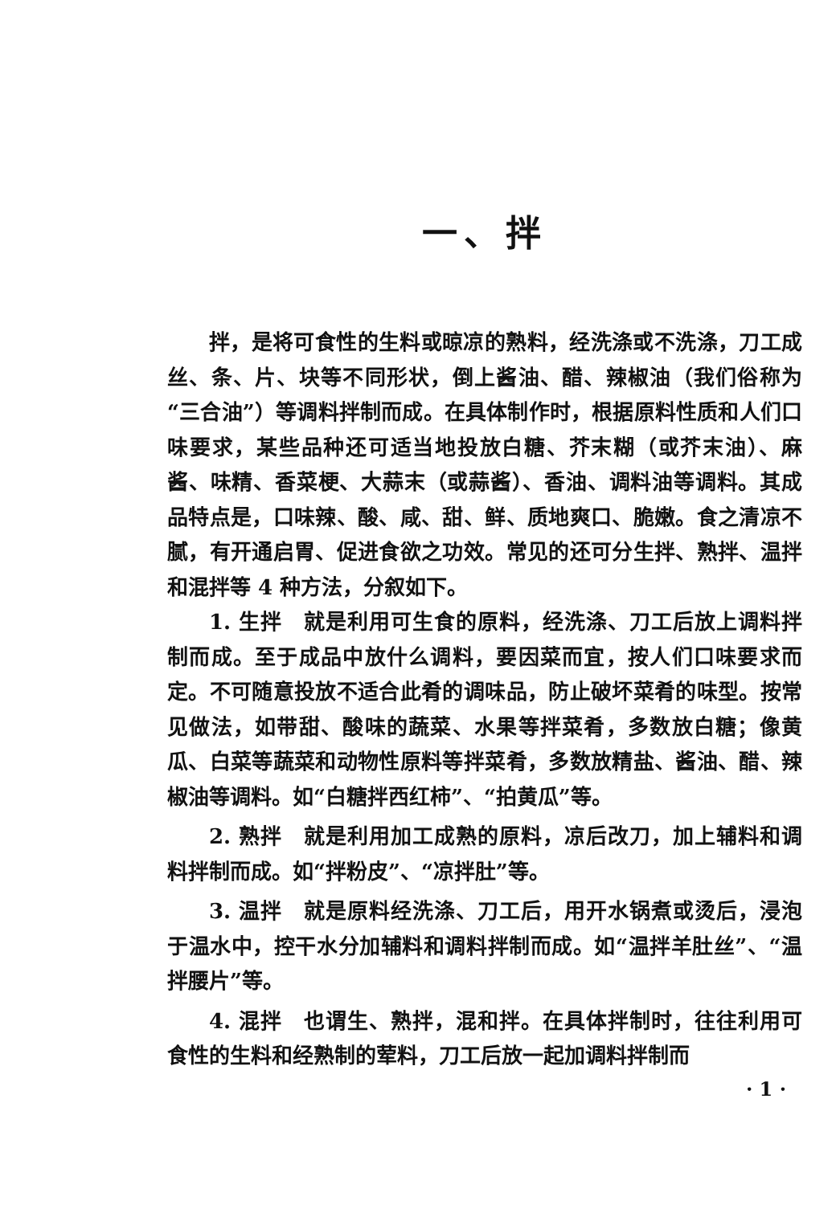一、拌
拌，是将可食性的生料或晾凉的熟料，经洗涤或不洗涤，刀工成丝、条、片、块等不同形状，倒上酱油、醋、辣椒油（我们俗称为“三合油”）等调料拌制而成。在具体制作时，根据原料性质和人们口味要求，某些品种还可适当地投放白糖、芥末糊（或芥末油）、麻酱、味精、香菜梗、大蒜末（或蒜酱）、香油、调料油等调料。其成品特点是，口味辣、酸、咸、甜、鲜、质地爽口、脆嫩。食之清凉不腻，有开通启胃、促进食欲之功效。常见的还可分生拌、熟拌、温拌和混拌等 4 种方法，分叙如下。
1. 生拌　就是利用可生食的原料，经洗涤、刀工后放上调料拌制而成。至于成品中放什么调料，要因菜而宜，按人们口味要求而定。不可随意投放不适合此肴的调味品，防止破坏菜肴的味型。按常见做法，如带甜、酸味的蔬菜、水果等拌菜肴，多数放白糖；像黄瓜、白菜等蔬菜和动物性原料等拌菜肴，多数放精盐、酱油、醋、辣椒油等调料。如“白糖拌西红柿”、“拍黄瓜”等。
2. 熟拌　就是利用加工成熟的原料，凉后改刀，加上辅料和调料拌制而成。如“拌粉皮”、“凉拌肚”等。
3. 温拌　就是原料经洗涤、刀工后，用开水锅煮或烫后，浸泡于温水中，控干水分加辅料和调料拌制而成。如“温拌羊肚丝”、“温拌腰片”等。
4. 混拌　也谓生、熟拌，混和拌。在具体拌制时，往往利用可食性的生料和经熟制的荤料，刀工后放一起加调料拌制而
· 1 ·